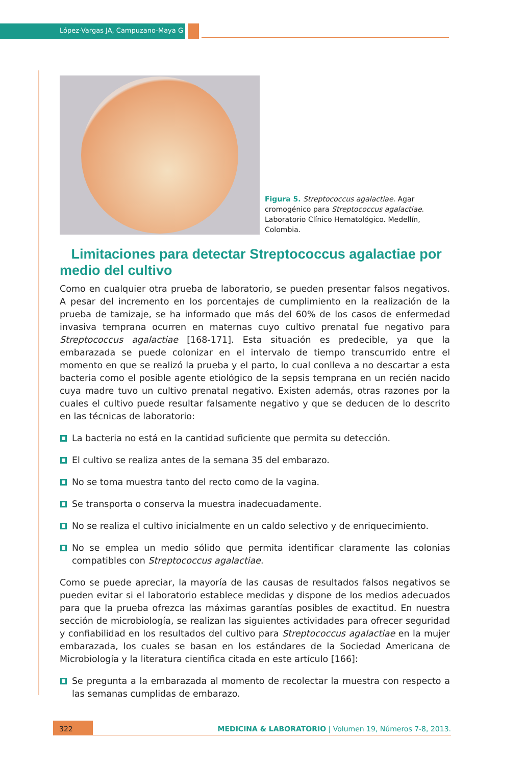López-Vargas JA, Campuzano-Maya G
Figura 5. Streptococcus agalactiae. Agar cromogénico para Streptococcus agalactiae. Laboratorio Clínico Hematológico. Medellín, Colombia.
Limitaciones para detectar Streptococcus agalactiae por medio del cultivo
Como en cualquier otra prueba de laboratorio, se pueden presentar falsos negativos. A pesar del incremento en los porcentajes de cumplimiento en la realización de la prueba de tamizaje, se ha informado que más del 60% de los casos de enfermedad invasiva temprana ocurren en maternas cuyo cultivo prenatal fue negativo para Streptococcus agalactiae [168-171]. Esta situación es predecible, ya que la embarazada se puede colonizar en el intervalo de tiempo transcurrido entre el momento en que se realizó la prueba y el parto, lo cual conlleva a no descartar a esta bacteria como el posible agente etiológico de la sepsis temprana en un recién nacido cuya madre tuvo un cultivo prenatal negativo. Existen además, otras razones por la cuales el cultivo puede resultar falsamente negativo y que se deducen de lo descrito en las técnicas de laboratorio:
La bacteria no está en la cantidad suficiente que permita su detección.
El cultivo se realiza antes de la semana 35 del embarazo.
No se toma muestra tanto del recto como de la vagina.
Se transporta o conserva la muestra inadecuadamente.
No se realiza el cultivo inicialmente en un caldo selectivo y de enriquecimiento.
No se emplea un medio sólido que permita identificar claramente las colonias compatibles con Streptococcus agalactiae.
Como se puede apreciar, la mayoría de las causas de resultados falsos negativos se pueden evitar si el laboratorio establece medidas y dispone de los medios adecuados para que la prueba ofrezca las máximas garantías posibles de exactitud. En nuestra sección de microbiología, se realizan las siguientes actividades para ofrecer seguridad y confiabilidad en los resultados del cultivo para Streptococcus agalactiae en la mujer embarazada, los cuales se basan en los estándares de la Sociedad Americana de Microbiología y la literatura científica citada en este artículo [166]:
Se pregunta a la embarazada al momento de recolectar la muestra con respecto a las semanas cumplidas de embarazo.
322
MEDICINA & LABORATORIO | Volumen 19, Números 7-8, 2013.